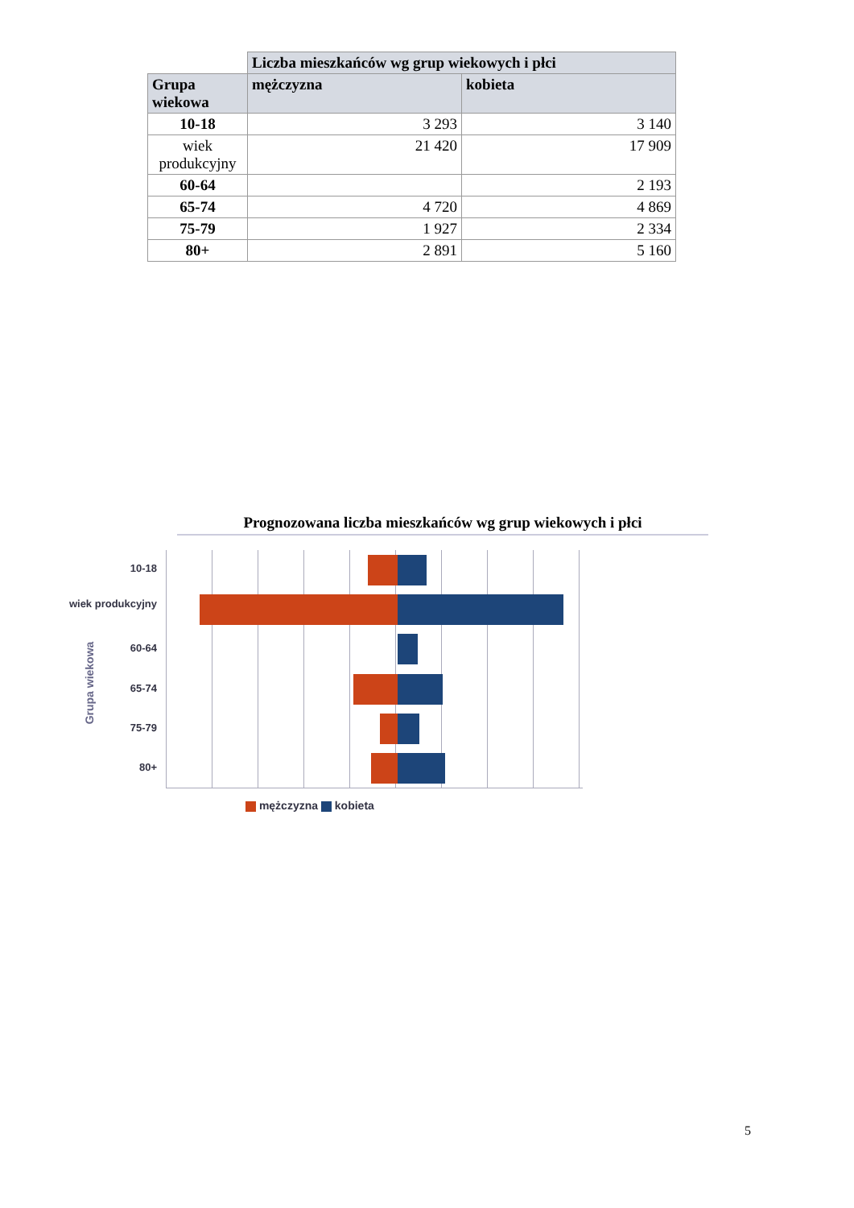| | Liczba mieszkańców wg grup wiekowych i płci | |
| --- | --- | --- |
| Grupa wiekowa | mężczyzna | kobieta |
| 10-18 | 3 293 | 3 140 |
| wiek produkcyjny | 21 420 | 17 909 |
| 60-64 | | 2 193 |
| 65-74 | 4 720 | 4 869 |
| 75-79 | 1 927 | 2 334 |
| 80+ | 2 891 | 5 160 |
Prognozowana liczba mieszkańców wg grup wiekowych i płci
Grupa wiekowa
10-18
wiek produkcyjny
60-64
65-74
75-79
80+
mężczyzna kobieta
5